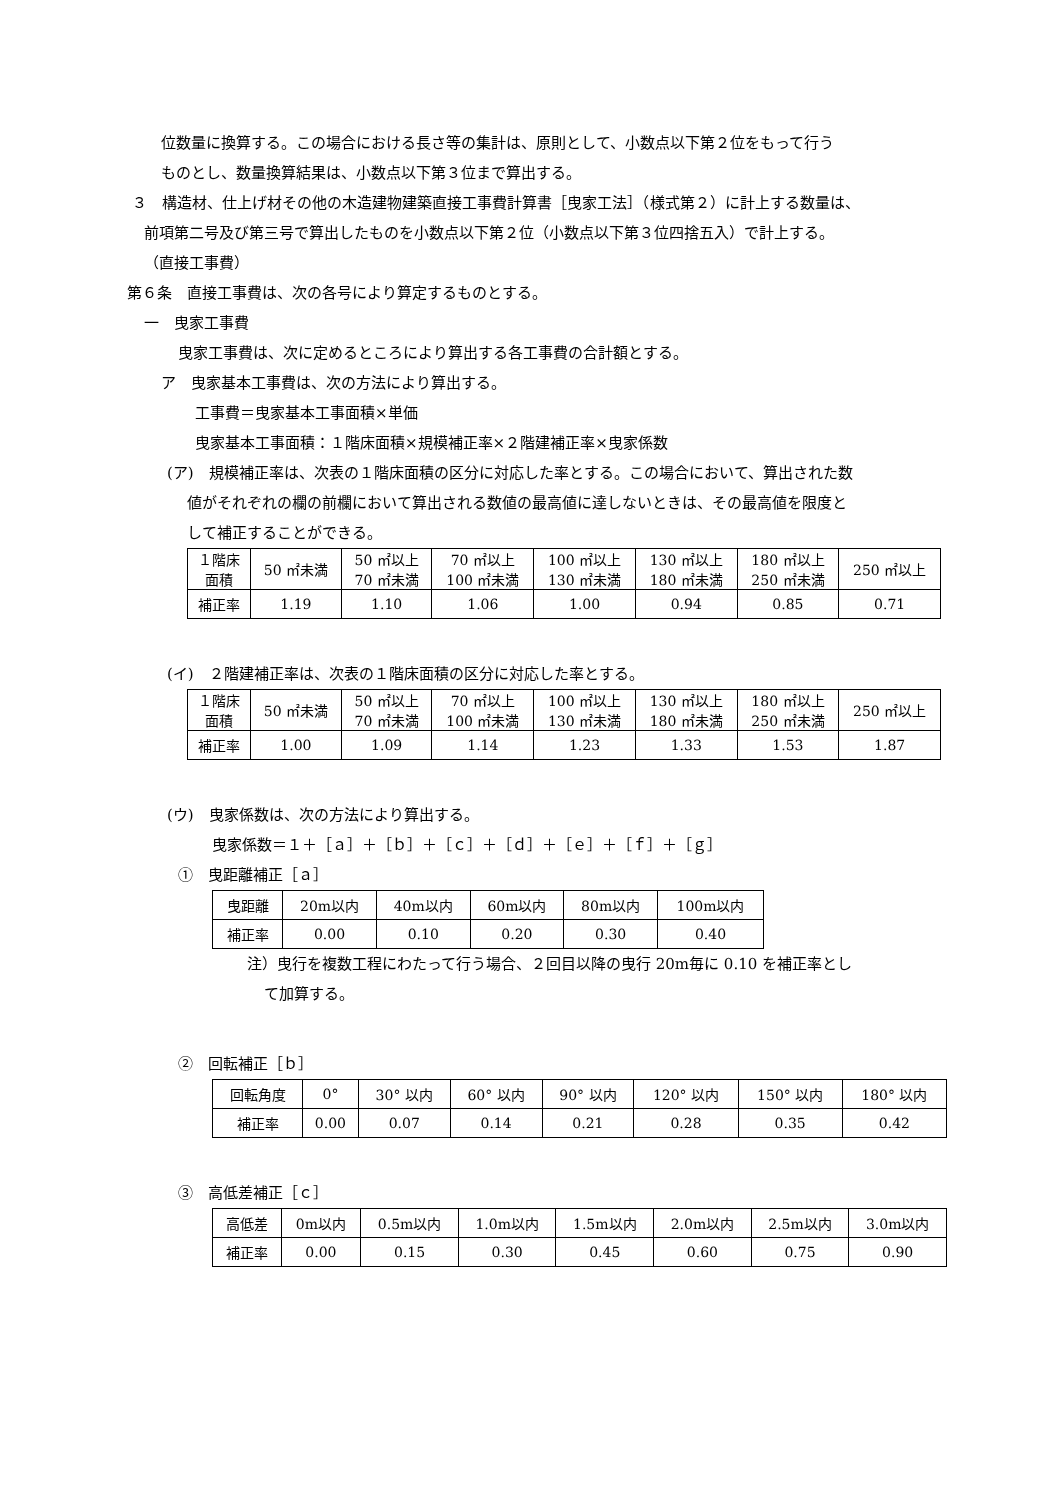位数量に換算する。この場合における長さ等の集計は、原則として、小数点以下第２位をもって行う
ものとし、数量換算結果は、小数点以下第３位まで算出する。
３　構造材、仕上げ材その他の木造建物建築直接工事費計算書［曳家工法］（様式第２）に計上する数量は、
前項第二号及び第三号で算出したものを小数点以下第２位（小数点以下第３位四捨五入）で計上する。
（直接工事費）
第６条　直接工事費は、次の各号により算定するものとする。
一　曳家工事費
曳家工事費は、次に定めるところにより算出する各工事費の合計額とする。
ア　曳家基本工事費は、次の方法により算出する。
工事費＝曳家基本工事面積×単価
曳家基本工事面積：１階床面積×規模補正率×２階建補正率×曳家係数
(ア)　規模補正率は、次表の１階床面積の区分に対応した率とする。この場合において、算出された数
値がそれぞれの欄の前欄において算出される数値の最高値に達しないときは、その最高値を限度と
して補正することができる。
| １階床 面積 | 50 ㎡未満 | 50 ㎡以上 70 ㎡未満 | 70 ㎡以上 100 ㎡未満 | 100 ㎡以上 130 ㎡未満 | 130 ㎡以上 180 ㎡未満 | 180 ㎡以上 250 ㎡未満 | 250 ㎡以上 |
| 補正率 | 1.19 | 1.10 | 1.06 | 1.00 | 0.94 | 0.85 | 0.71 |
(イ)　２階建補正率は、次表の１階床面積の区分に対応した率とする。
| １階床 面積 | 50 ㎡未満 | 50 ㎡以上 70 ㎡未満 | 70 ㎡以上 100 ㎡未満 | 100 ㎡以上 130 ㎡未満 | 130 ㎡以上 180 ㎡未満 | 180 ㎡以上 250 ㎡未満 | 250 ㎡以上 |
| 補正率 | 1.00 | 1.09 | 1.14 | 1.23 | 1.33 | 1.53 | 1.87 |
(ウ)　曳家係数は、次の方法により算出する。
曳家係数＝１＋［ａ］＋［ｂ］＋［ｃ］＋［ｄ］＋［ｅ］＋［ｆ］＋［ｇ］
①　曳距離補正［ａ］
| 曳距離 | 20m以内 | 40m以内 | 60m以内 | 80m以内 | 100m以内 |
| 補正率 | 0.00 | 0.10 | 0.20 | 0.30 | 0.40 |
注）曳行を複数工程にわたって行う場合、２回目以降の曳行 20m毎に 0.10 を補正率とし
て加算する。
②　回転補正［ｂ］
| 回転角度 | 0° | 30° 以内 | 60° 以内 | 90° 以内 | 120° 以内 | 150° 以内 | 180° 以内 |
| 補正率 | 0.00 | 0.07 | 0.14 | 0.21 | 0.28 | 0.35 | 0.42 |
③　高低差補正［ｃ］
| 高低差 | 0m以内 | 0.5m以内 | 1.0m以内 | 1.5m以内 | 2.0m以内 | 2.5m以内 | 3.0m以内 |
| 補正率 | 0.00 | 0.15 | 0.30 | 0.45 | 0.60 | 0.75 | 0.90 |